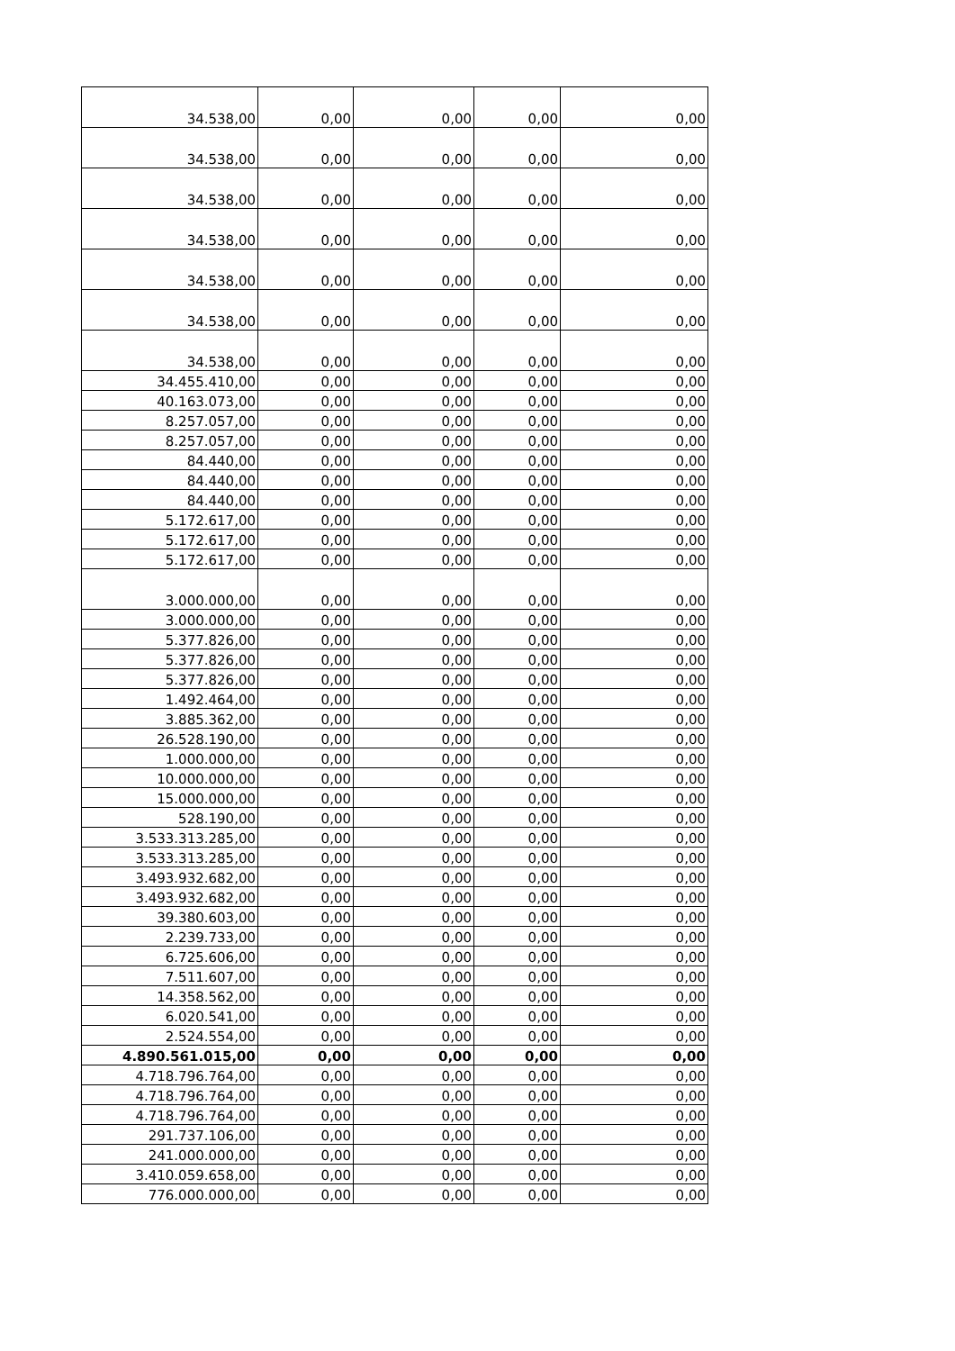| 34.538,00 | 0,00 | 0,00 | 0,00 | 0,00 |
| 34.538,00 | 0,00 | 0,00 | 0,00 | 0,00 |
| 34.538,00 | 0,00 | 0,00 | 0,00 | 0,00 |
| 34.538,00 | 0,00 | 0,00 | 0,00 | 0,00 |
| 34.538,00 | 0,00 | 0,00 | 0,00 | 0,00 |
| 34.538,00 | 0,00 | 0,00 | 0,00 | 0,00 |
| 34.538,00 | 0,00 | 0,00 | 0,00 | 0,00 |
| 34.455.410,00 | 0,00 | 0,00 | 0,00 | 0,00 |
| 40.163.073,00 | 0,00 | 0,00 | 0,00 | 0,00 |
| 8.257.057,00 | 0,00 | 0,00 | 0,00 | 0,00 |
| 8.257.057,00 | 0,00 | 0,00 | 0,00 | 0,00 |
| 84.440,00 | 0,00 | 0,00 | 0,00 | 0,00 |
| 84.440,00 | 0,00 | 0,00 | 0,00 | 0,00 |
| 84.440,00 | 0,00 | 0,00 | 0,00 | 0,00 |
| 5.172.617,00 | 0,00 | 0,00 | 0,00 | 0,00 |
| 5.172.617,00 | 0,00 | 0,00 | 0,00 | 0,00 |
| 5.172.617,00 | 0,00 | 0,00 | 0,00 | 0,00 |
| 3.000.000,00 | 0,00 | 0,00 | 0,00 | 0,00 |
| 3.000.000,00 | 0,00 | 0,00 | 0,00 | 0,00 |
| 5.377.826,00 | 0,00 | 0,00 | 0,00 | 0,00 |
| 5.377.826,00 | 0,00 | 0,00 | 0,00 | 0,00 |
| 5.377.826,00 | 0,00 | 0,00 | 0,00 | 0,00 |
| 1.492.464,00 | 0,00 | 0,00 | 0,00 | 0,00 |
| 3.885.362,00 | 0,00 | 0,00 | 0,00 | 0,00 |
| 26.528.190,00 | 0,00 | 0,00 | 0,00 | 0,00 |
| 1.000.000,00 | 0,00 | 0,00 | 0,00 | 0,00 |
| 10.000.000,00 | 0,00 | 0,00 | 0,00 | 0,00 |
| 15.000.000,00 | 0,00 | 0,00 | 0,00 | 0,00 |
| 528.190,00 | 0,00 | 0,00 | 0,00 | 0,00 |
| 3.533.313.285,00 | 0,00 | 0,00 | 0,00 | 0,00 |
| 3.533.313.285,00 | 0,00 | 0,00 | 0,00 | 0,00 |
| 3.493.932.682,00 | 0,00 | 0,00 | 0,00 | 0,00 |
| 3.493.932.682,00 | 0,00 | 0,00 | 0,00 | 0,00 |
| 39.380.603,00 | 0,00 | 0,00 | 0,00 | 0,00 |
| 2.239.733,00 | 0,00 | 0,00 | 0,00 | 0,00 |
| 6.725.606,00 | 0,00 | 0,00 | 0,00 | 0,00 |
| 7.511.607,00 | 0,00 | 0,00 | 0,00 | 0,00 |
| 14.358.562,00 | 0,00 | 0,00 | 0,00 | 0,00 |
| 6.020.541,00 | 0,00 | 0,00 | 0,00 | 0,00 |
| 2.524.554,00 | 0,00 | 0,00 | 0,00 | 0,00 |
| 4.890.561.015,00 | 0,00 | 0,00 | 0,00 | 0,00 |
| 4.718.796.764,00 | 0,00 | 0,00 | 0,00 | 0,00 |
| 4.718.796.764,00 | 0,00 | 0,00 | 0,00 | 0,00 |
| 4.718.796.764,00 | 0,00 | 0,00 | 0,00 | 0,00 |
| 291.737.106,00 | 0,00 | 0,00 | 0,00 | 0,00 |
| 241.000.000,00 | 0,00 | 0,00 | 0,00 | 0,00 |
| 3.410.059.658,00 | 0,00 | 0,00 | 0,00 | 0,00 |
| 776.000.000,00 | 0,00 | 0,00 | 0,00 | 0,00 |